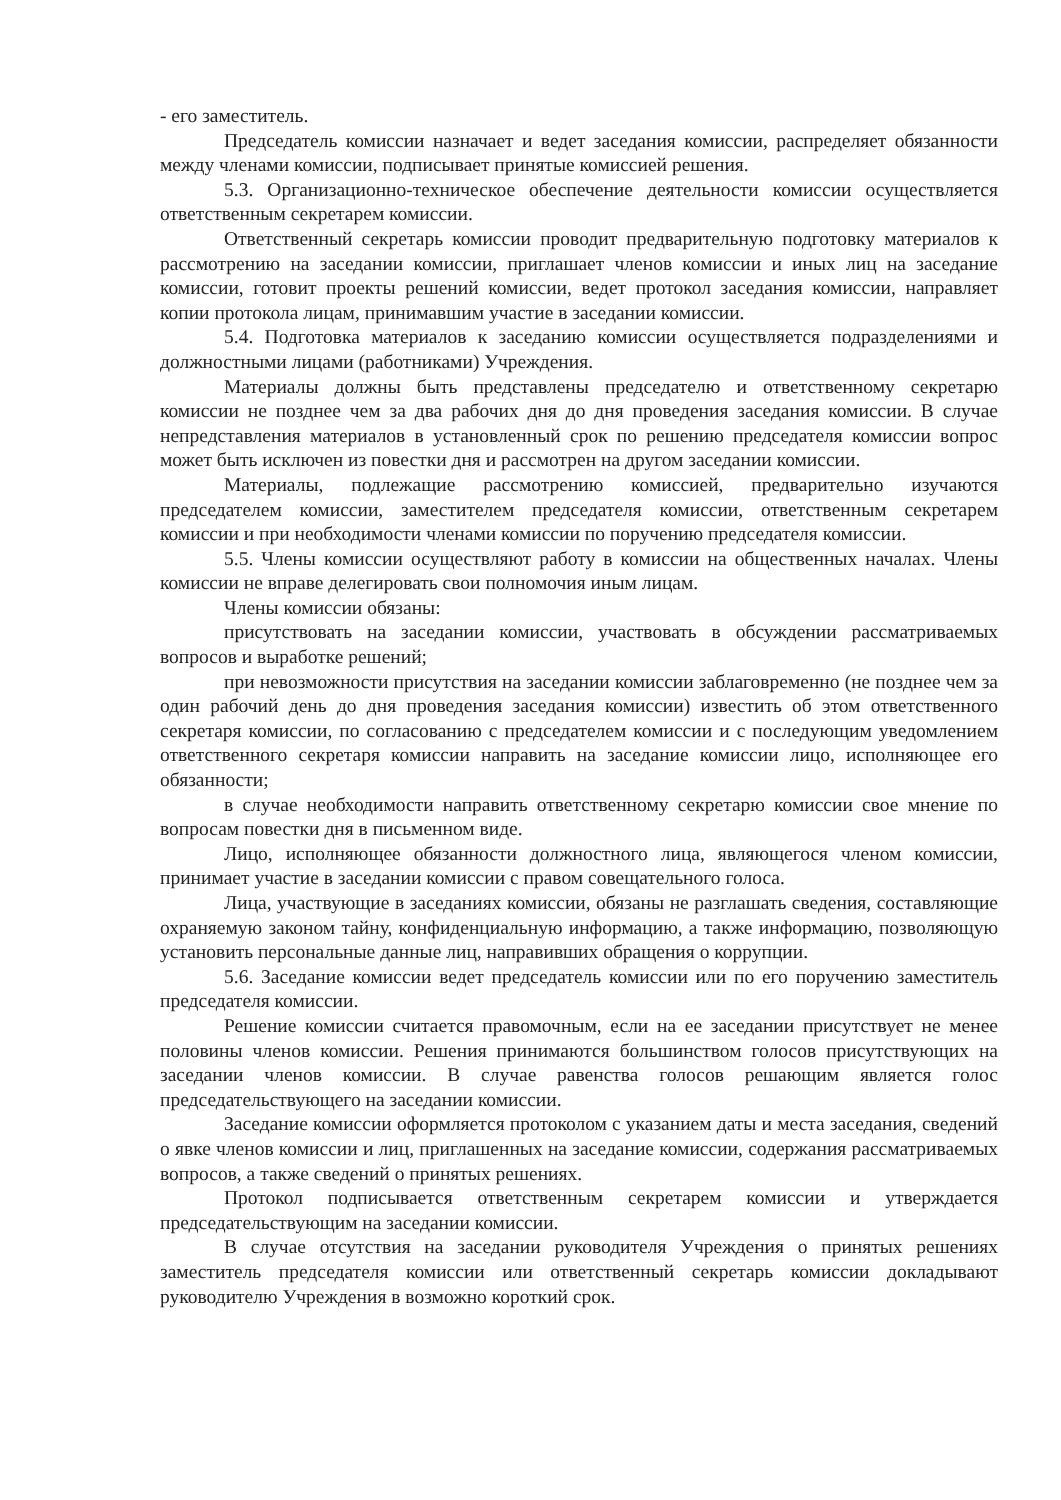- его заместитель.
Председатель комиссии назначает и ведет заседания комиссии, распределяет обязанности между членами комиссии, подписывает принятые комиссией решения.
5.3. Организационно-техническое обеспечение деятельности комиссии осуществляется ответственным секретарем комиссии.
Ответственный секретарь комиссии проводит предварительную подготовку материалов к рассмотрению на заседании комиссии, приглашает членов комиссии и иных лиц на заседание комиссии, готовит проекты решений комиссии, ведет протокол заседания комиссии, направляет копии протокола лицам, принимавшим участие в заседании комиссии.
5.4. Подготовка материалов к заседанию комиссии осуществляется подразделениями и должностными лицами (работниками) Учреждения.
Материалы должны быть представлены председателю и ответственному секретарю комиссии не позднее чем за два рабочих дня до дня проведения заседания комиссии. В случае непредставления материалов в установленный срок по решению председателя комиссии вопрос может быть исключен из повестки дня и рассмотрен на другом заседании комиссии.
Материалы, подлежащие рассмотрению комиссией, предварительно изучаются председателем комиссии, заместителем председателя комиссии, ответственным секретарем комиссии и при необходимости членами комиссии по поручению председателя комиссии.
5.5. Члены комиссии осуществляют работу в комиссии на общественных началах. Члены комиссии не вправе делегировать свои полномочия иным лицам.
Члены комиссии обязаны:
присутствовать на заседании комиссии, участвовать в обсуждении рассматриваемых вопросов и выработке решений;
при невозможности присутствия на заседании комиссии заблаговременно (не позднее чем за один рабочий день до дня проведения заседания комиссии) известить об этом ответственного секретаря комиссии, по согласованию с председателем комиссии и с последующим уведомлением ответственного секретаря комиссии направить на заседание комиссии лицо, исполняющее его обязанности;
в случае необходимости направить ответственному секретарю комиссии свое мнение по вопросам повестки дня в письменном виде.
Лицо, исполняющее обязанности должностного лица, являющегося членом комиссии, принимает участие в заседании комиссии с правом совещательного голоса.
Лица, участвующие в заседаниях комиссии, обязаны не разглашать сведения, составляющие охраняемую законом тайну, конфиденциальную информацию, а также информацию, позволяющую установить персональные данные лиц, направивших обращения о коррупции.
5.6. Заседание комиссии ведет председатель комиссии или по его поручению заместитель председателя комиссии.
Решение комиссии считается правомочным, если на ее заседании присутствует не менее половины членов комиссии. Решения принимаются большинством голосов присутствующих на заседании членов комиссии. В случае равенства голосов решающим является голос председательствующего на заседании комиссии.
Заседание комиссии оформляется протоколом с указанием даты и места заседания, сведений о явке членов комиссии и лиц, приглашенных на заседание комиссии, содержания рассматриваемых вопросов, а также сведений о принятых решениях.
Протокол подписывается ответственным секретарем комиссии и утверждается председательствующим на заседании комиссии.
В случае отсутствия на заседании руководителя Учреждения о принятых решениях заместитель председателя комиссии или ответственный секретарь комиссии докладывают руководителю Учреждения в возможно короткий срок.